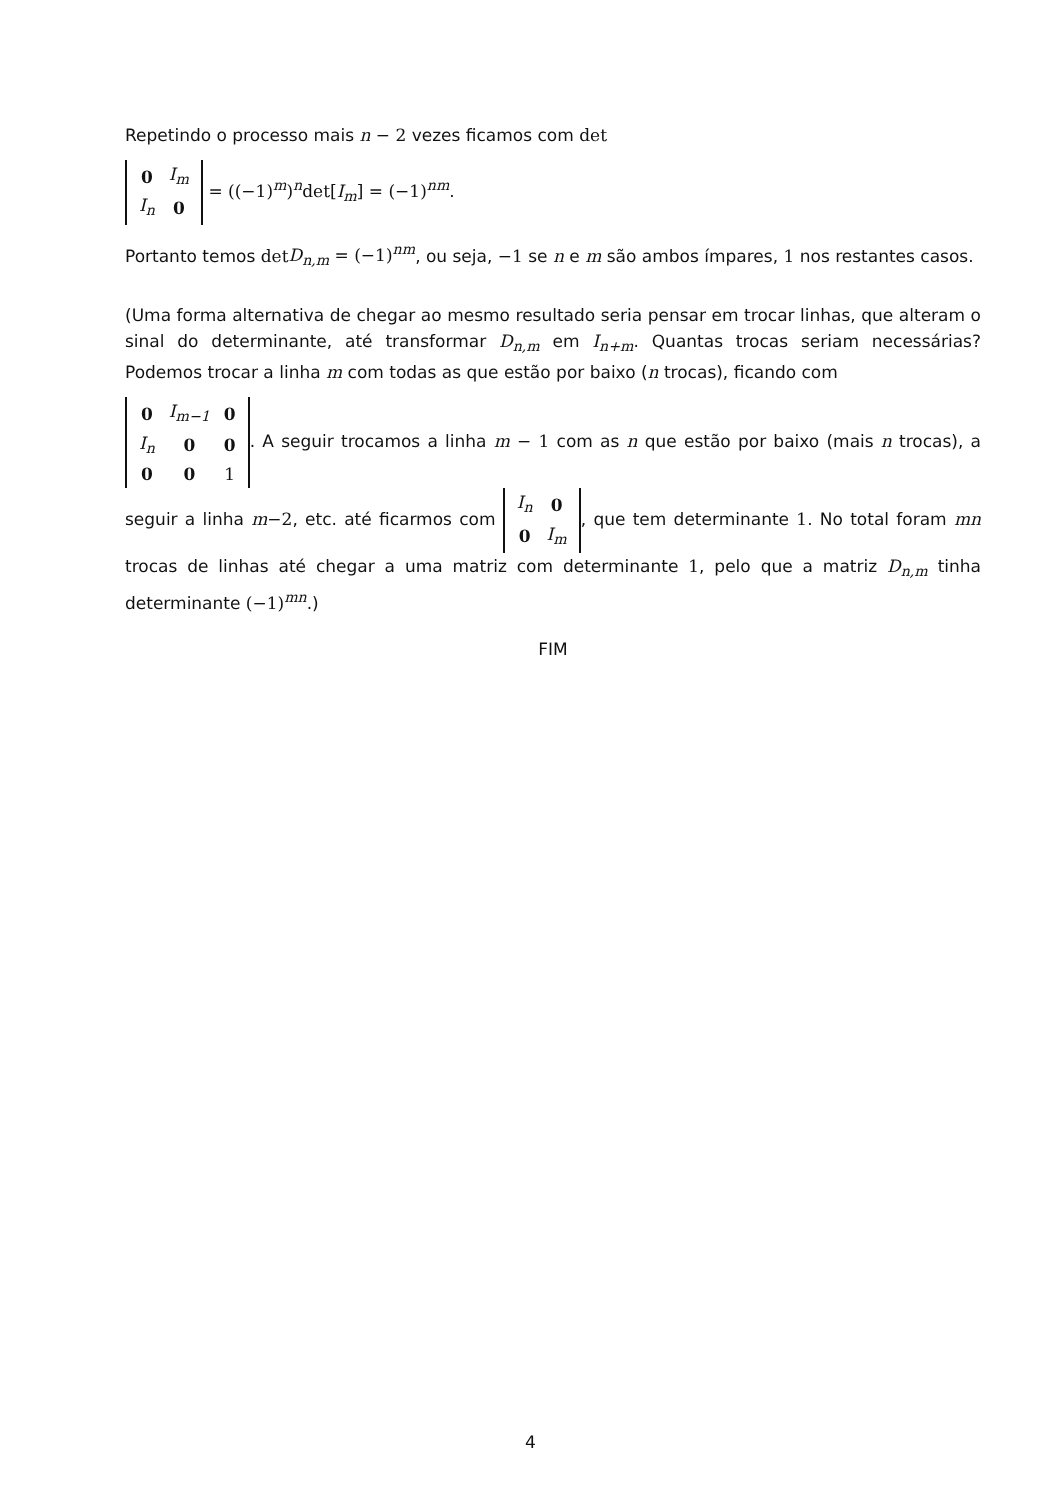Repetindo o processo mais n − 2 vezes ficamos com det
| 0 | I<sub>m</sub> |
| I<sub>n</sub> | 0 |
= ((−1)<sup>m</sup>)<sup>n</sup>det[I<sub>m</sub>] = (−1)<sup>nm</sup>.
Portanto temos det D<sub>n,m</sub> = (−1)<sup>nm</sup>, ou seja, −1 se n e m são ambos ímpares, 1 nos restantes casos.
(Uma forma alternativa de chegar ao mesmo resultado seria pensar em trocar linhas, que alteram o sinal do determinante, até transformar D<sub>n,m</sub> em I<sub>n+m</sub>. Quantas trocas seriam necessárias? Podemos trocar a linha m com todas as que estão por baixo (n trocas), ficando com
| 0 | I<sub>m−1</sub> | 0 |
| I<sub>n</sub> | 0 | 0 |
| 0 | 0 | 1 |
. A seguir trocamos a linha m − 1 com as n que estão por baixo (mais n trocas), a seguir a linha m−2, etc. até ficarmos com
| I<sub>n</sub> | 0 |
| 0 | I<sub>m</sub> |
, que tem determinante 1. No total foram mn trocas de linhas até chegar a uma matriz com determinante 1, pelo que a matriz D<sub>n,m</sub> tinha determinante (−1)<sup>mn</sup>.)
FIM
4